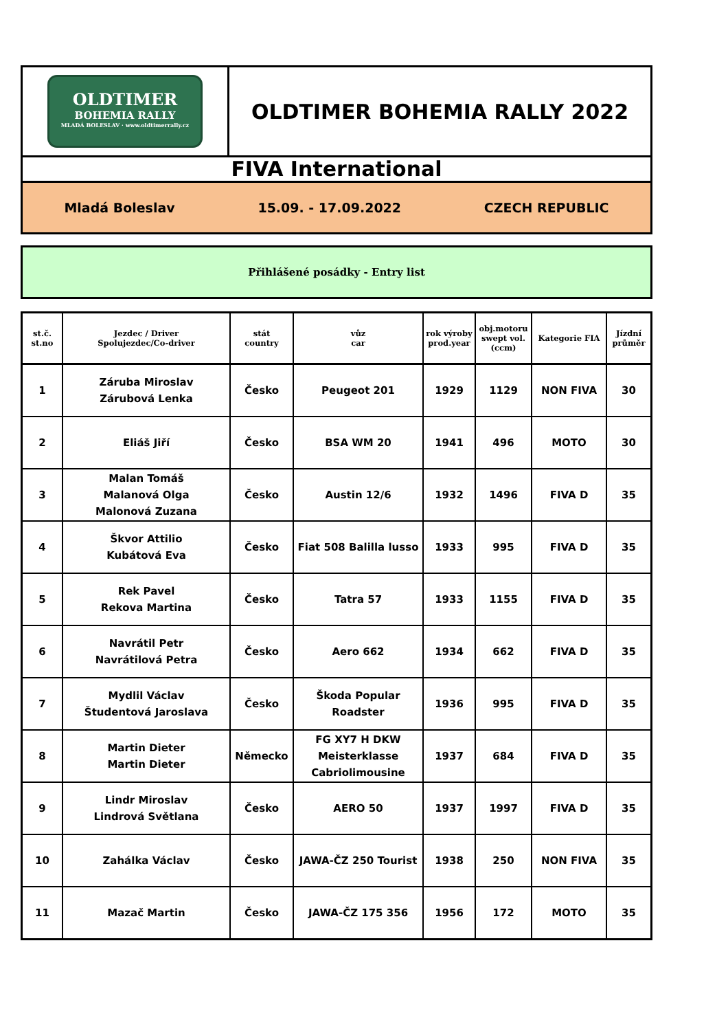OLDTIMER
BOHEMIA RALLY
MLADÁ BOLESLAV · www.oldtimerrally.cz
OLDTIMER BOHEMIA RALLY 2022
FIVA International
Mladá Boleslav 15.09. - 17.09.2022 CZECH REPUBLIC
Přihlášené posádky - Entry list
| st.č. st.no | Jezdec / Driver Spolujezdec/Co-driver | stát country | vůz car | rok výroby prod.year | obj.motoru swept vol. (ccm) | Kategorie FIA | Jízdní průměr |
| --- | --- | --- | --- | --- | --- | --- | --- |
| 1 | Záruba Miroslav Zárubová Lenka | Česko | Peugeot 201 | 1929 | 1129 | NON FIVA | 30 |
| 2 | Eliáš Jiří | Česko | BSA WM 20 | 1941 | 496 | MOTO | 30 |
| 3 | Malan Tomáš Malanová Olga Malonová Zuzana | Česko | Austin 12/6 | 1932 | 1496 | FIVA D | 35 |
| 4 | Škvor Attilio Kubátová Eva | Česko | Fiat 508 Balilla lusso | 1933 | 995 | FIVA D | 35 |
| 5 | Rek Pavel Rekova Martina | Česko | Tatra 57 | 1933 | 1155 | FIVA D | 35 |
| 6 | Navrátil Petr Navrátilová Petra | Česko | Aero 662 | 1934 | 662 | FIVA D | 35 |
| 7 | Mydlil Václav Študentová Jaroslava | Česko | Škoda Popular Roadster | 1936 | 995 | FIVA D | 35 |
| 8 | Martin Dieter Martin Dieter | Německo | FG XY7 H DKW Meisterklasse Cabriolimousine | 1937 | 684 | FIVA D | 35 |
| 9 | Lindr Miroslav Lindrová Světlana | Česko | AERO 50 | 1937 | 1997 | FIVA D | 35 |
| 10 | Zahálka Václav | Česko | JAWA-ČZ 250 Tourist | 1938 | 250 | NON FIVA | 35 |
| 11 | Mazač Martin | Česko | JAWA-ČZ 175 356 | 1956 | 172 | MOTO | 35 |